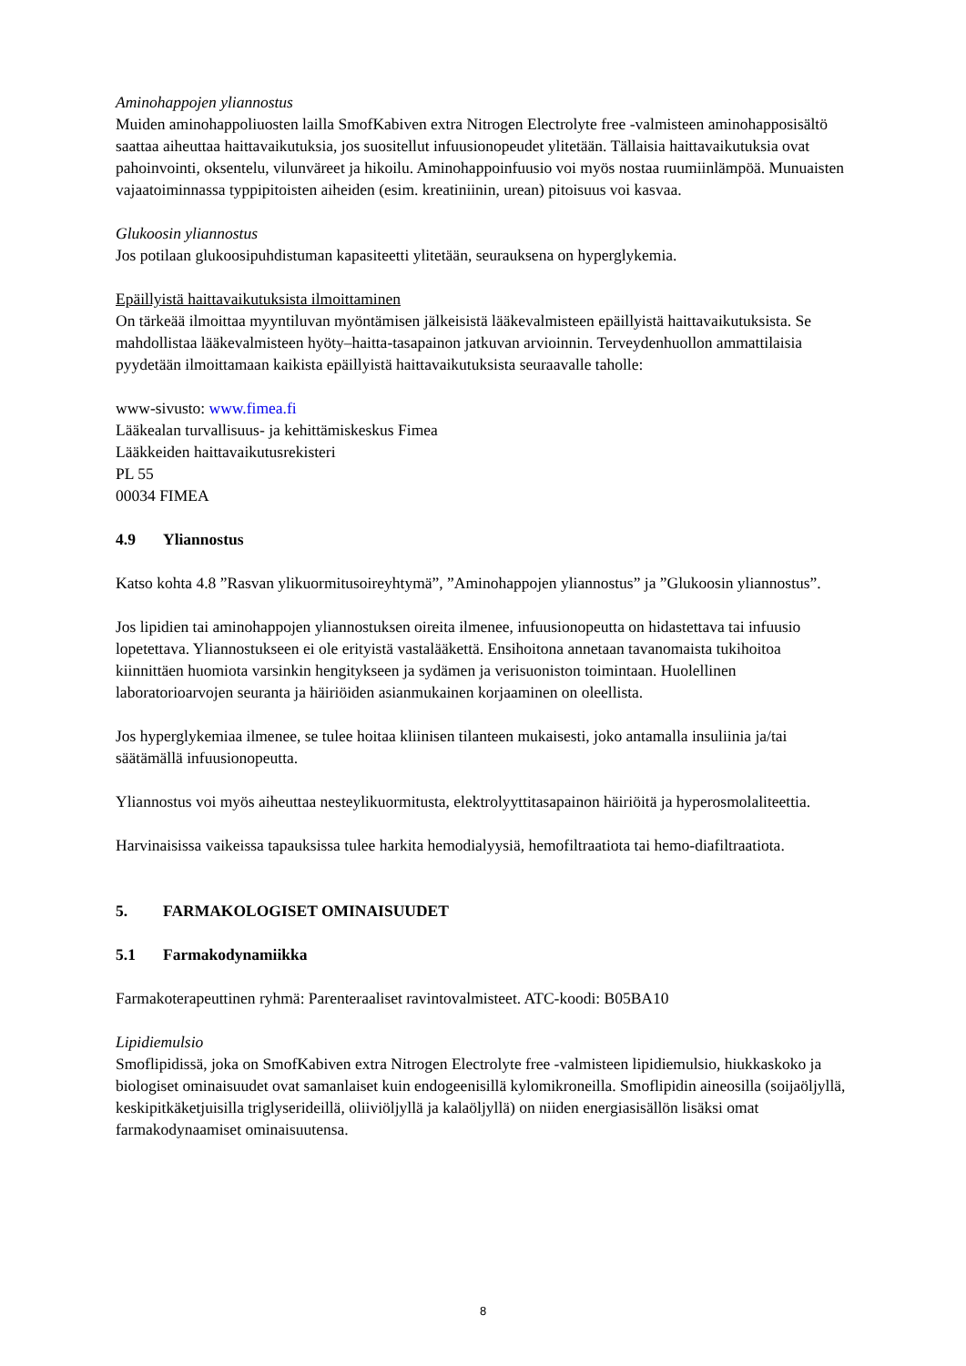Aminohappojen yliannostus
Muiden aminohappoliuosten lailla SmofKabiven extra Nitrogen Electrolyte free -valmisteen aminohapposisältö saattaa aiheuttaa haittavaikutuksia, jos suositellut infuusionopeudet ylitetään. Tällaisia haittavaikutuksia ovat pahoinvointi, oksentelu, vilunväreet ja hikoilu. Aminohappoinfuusio voi myös nostaa ruumiinlämpöä. Munuaisten vajaatoiminnassa typpipitoisten aiheiden (esim. kreatiniinin, urean) pitoisuus voi kasvaa.
Glukoosin yliannostus
Jos potilaan glukoosipuhdistuman kapasiteetti ylitetään, seurauksena on hyperglykemia.
Epäillyistä haittavaikutuksista ilmoittaminen
On tärkeää ilmoittaa myyntiluvan myöntämisen jälkeisistä lääkevalmisteen epäillyistä haittavaikutuksista. Se mahdollistaa lääkevalmisteen hyöty–haitta-tasapainon jatkuvan arvioinnin. Terveydenhuollon ammattilaisia pyydetään ilmoittamaan kaikista epäillyistä haittavaikutuksista seuraavalle taholle:
www-sivusto: www.fimea.fi
Lääkealan turvallisuus- ja kehittämiskeskus Fimea
Lääkkeiden haittavaikutusrekisteri
PL 55
00034 FIMEA
4.9 Yliannostus
Katso kohta 4.8 ”Rasvan ylikuormitusoireyhtymä”, ”Aminohappojen yliannostus” ja ”Glukoosin yliannostus”.
Jos lipidien tai aminohappojen yliannostuksen oireita ilmenee, infuusionopeutta on hidastettava tai infuusio lopetettava. Yliannostukseen ei ole erityistä vastalääkettä. Ensihoitona annetaan tavanomaista tukihoitoa kiinnittäen huomiota varsinkin hengitykseen ja sydämen ja verisuoniston toimintaan. Huolellinen laboratorioarvojen seuranta ja häiriöiden asianmukainen korjaaminen on oleellista.
Jos hyperglykemiaa ilmenee, se tulee hoitaa kliinisen tilanteen mukaisesti, joko antamalla insuliinia ja/tai säätämällä infuusionopeutta.
Yliannostus voi myös aiheuttaa nesteylikuormitusta, elektrolyyttitasapainon häiriöitä ja hyperosmolaliteettia.
Harvinaisissa vaikeissa tapauksissa tulee harkita hemodialyysiä, hemofiltraatiota tai hemo-diafiltraatiota.
5. FARMAKOLOGISET OMINAISUUDET
5.1 Farmakodynamiikka
Farmakoterapeuttinen ryhmä: Parenteraaliset ravintovalmisteet. ATC-koodi: B05BA10
Lipidiemulsio
Smoflipidissä, joka on SmofKabiven extra Nitrogen Electrolyte free -valmisteen lipidiemulsio, hiukkaskoko ja biologiset ominaisuudet ovat samanlaiset kuin endogeenisillä kylomikroneilla. Smoflipidin aineosilla (soijaöljyllä, keskipitkäketjuisilla triglyserideillä, oliiviöljyllä ja kalaöljyllä) on niiden energiasisällön lisäksi omat farmakodynaamiset ominaisuutensa.
8